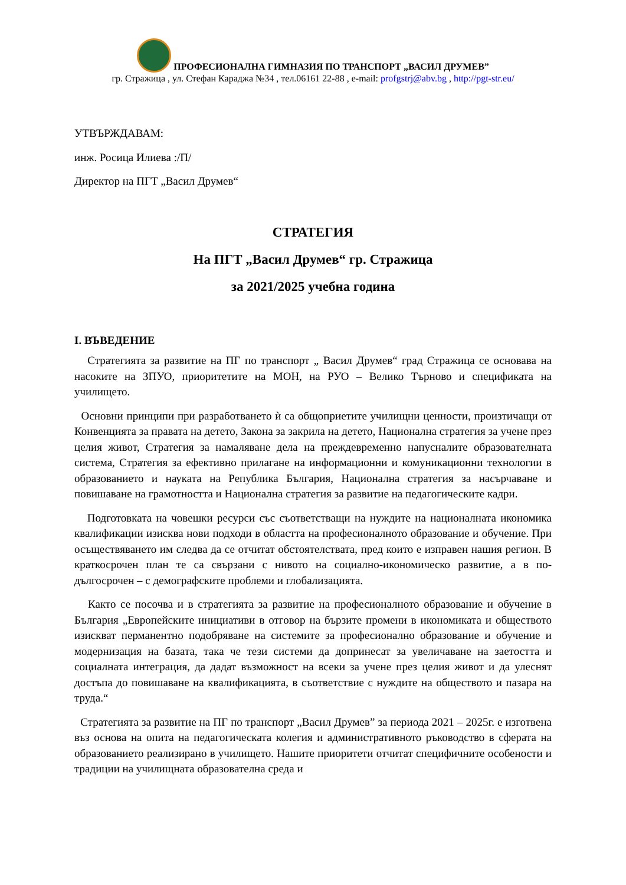ПРОФЕСИОНАЛНА ГИМНАЗИЯ ПО ТРАНСПОРТ „ВАСИЛ ДРУМЕВ”
гр. Стражица , ул. Стефан Караджа №34 , тел.06161 22-88 , e-mail: profgstrj@abv.bg , http://pgt-str.eu/
УТВЪРЖДАВАМ:
инж. Росица Илиева :/П/
Директор на ПГТ „Васил Друмев“
СТРАТЕГИЯ
На ПГТ „Васил Друмев“ гр. Стражица
за 2021/2025 учебна година
I. ВЪВЕДЕНИЕ
Стратегията за развитие на ПГ по транспорт „ Васил Друмев“ град Стражица се основава на насоките на ЗПУО, приоритетите на МОН, на РУО – Велико Търново и спецификата на училището.
Основни принципи при разработването ѝ са общоприетите училищни ценности, произтичащи от Конвенцията за правата на детето, Закона за закрила на детето, Национална стратегия за учене през целия живот, Стратегия за намаляване дела на преждевременно напусналите образователната система, Стратегия за ефективно прилагане на информационни и комуникационни технологии в образованието и науката на Република България, Национална стратегия за насърчаване и повишаване на грамотността и Национална стратегия за развитие на педагогическите кадри.
Подготовката на човешки ресурси със съответстващи на нуждите на националната икономика квалификации изисква нови подходи в областта на професионалното образование и обучение. При осъществяването им следва да се отчитат обстоятелствата, пред които е изправен нашия регион. В краткосрочен план те са свързани с нивото на социално-икономическо развитие, а в по-дългосрочен – с демографските проблеми и глобализацията.
Както се посочва и в стратегията за развитие на професионалното образование и обучение в България „Европейските инициативи в отговор на бързите промени в икономиката и обществото изискват перманентно подобряване на системите за професионално образование и обучение и модернизация на базата, така че тези системи да допринесат за увеличаване на заетостта и социалната интеграция, да дадат възможност на всеки за учене през целия живот и да улеснят достъпа до повишаване на квалификацията, в съответствие с нуждите на обществото и пазара на труда.“
Стратегията за развитие на ПГ по транспорт „Васил Друмев” за периода 2021 – 2025г. е изготвена въз основа на опита на педагогическата колегия и административното ръководство в сферата на образованието реализирано в училището. Нашите приоритети отчитат специфичните особености и традиции на училищната образователна среда и